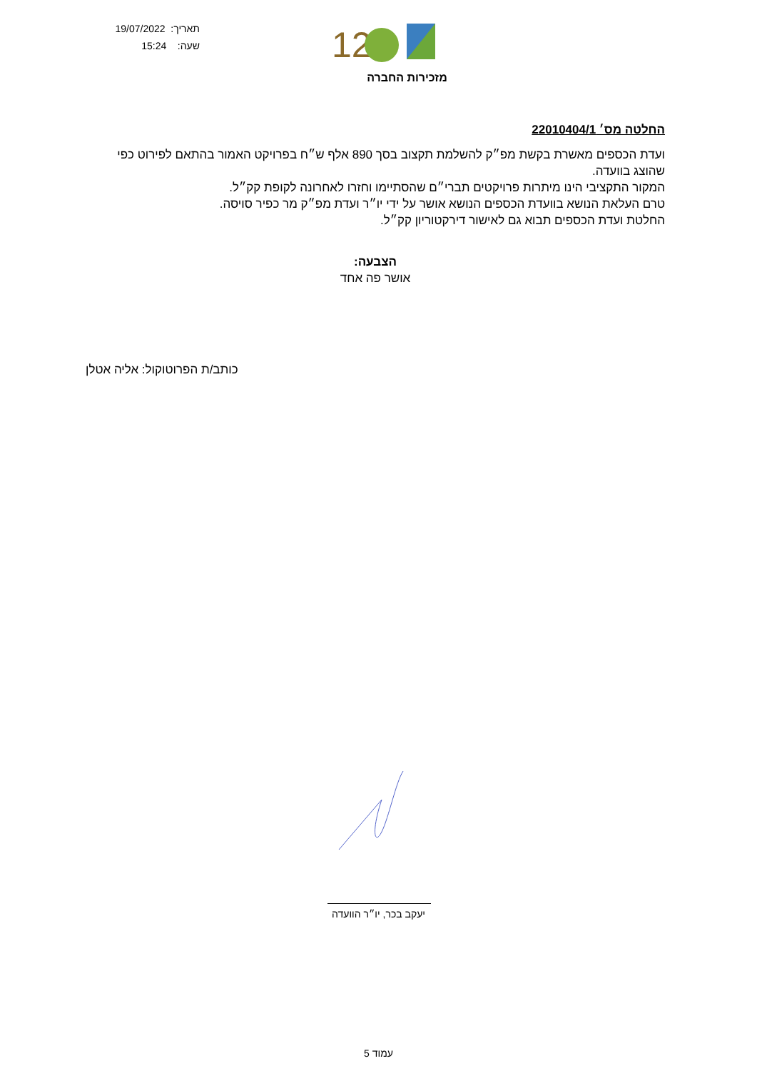תאריך: 19/07/2022
שעה: 15:24
12
מזכירות החברה
החלטה מס׳ 22010404/1
ועדת הכספים מאשרת בקשת מפ״ק להשלמת תקצוב בסך 890 אלף ש״ח בפרויקט האמור בהתאם לפירוט כפי שהוצג בוועדה.
המקור התקציבי הינו מיתרות פרויקטים תברי״ם שהסתיימו וחזרו לאחרונה לקופת קק״ל.
טרם העלאת הנושא בוועדת הכספים הנושא אושר על ידי יו״ר ועדת מפ״ק מר כפיר סויסה.
החלטת ועדת הכספים תבוא גם לאישור דירקטוריון קק״ל.
הצבעה:
אושר פה אחד
כותב/ת הפרוטוקול: אליה אטלן
יעקב בכר, יו״ר הוועדה
עמוד 5